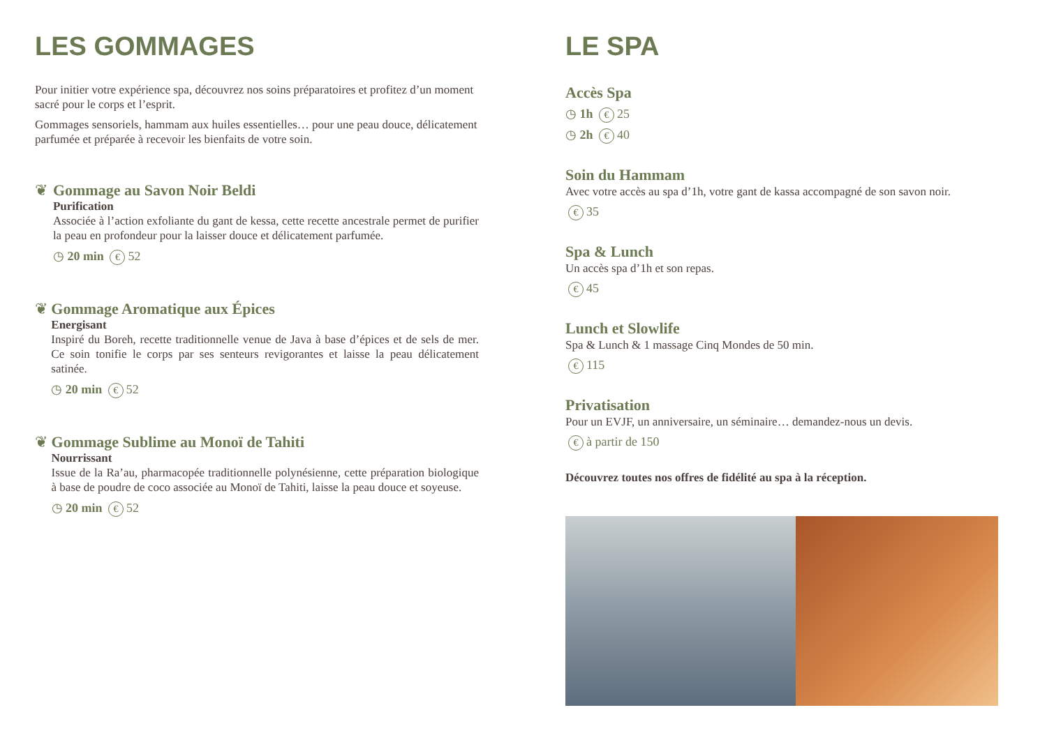LES GOMMAGES
Pour initier votre expérience spa, découvrez nos soins préparatoires et profitez d’un moment sacré pour le corps et l’esprit.
Gommages sensoriels, hammam aux huiles essentielles… pour une peau douce, délicatement parfumée et préparée à recevoir les bienfaits de votre soin.
❦ Gommage au Savon Noir Beldi
Purification
Associée à l’action exfoliante du gant de kessa, cette recette ancestrale permet de purifier la peau en profondeur pour la laisser douce et délicatement parfumée.
◷ 20 min € 52
❦ Gommage Aromatique aux Épices
Energisant
Inspiré du Boreh, recette traditionnelle venue de Java à base d’épices et de sels de mer. Ce soin tonifie le corps par ses senteurs revigorantes et laisse la peau délicatement satinée.
◷ 20 min € 52
❦ Gommage Sublime au Monoï de Tahiti
Nourrissant
Issue de la Ra’au, pharmacopée traditionnelle polynésienne, cette préparation biologique à base de poudre de coco associée au Monoï de Tahiti, laisse la peau douce et soyeuse.
◷ 20 min € 52
LE SPA
Accès Spa
◷ 1h € 25
◷ 2h € 40
Soin du Hammam
Avec votre accès au spa d’1h, votre gant de kassa accompagné de son savon noir.
€ 35
Spa & Lunch
Un accès spa d’1h et son repas.
€ 45
Lunch et Slowlife
Spa & Lunch & 1 massage Cinq Mondes de 50 min.
€ 115
Privatisation
Pour un EVJF, un anniversaire, un séminaire… demandez-nous un devis.
€ à partir de 150
Découvrez toutes nos offres de fidélité au spa à la réception.